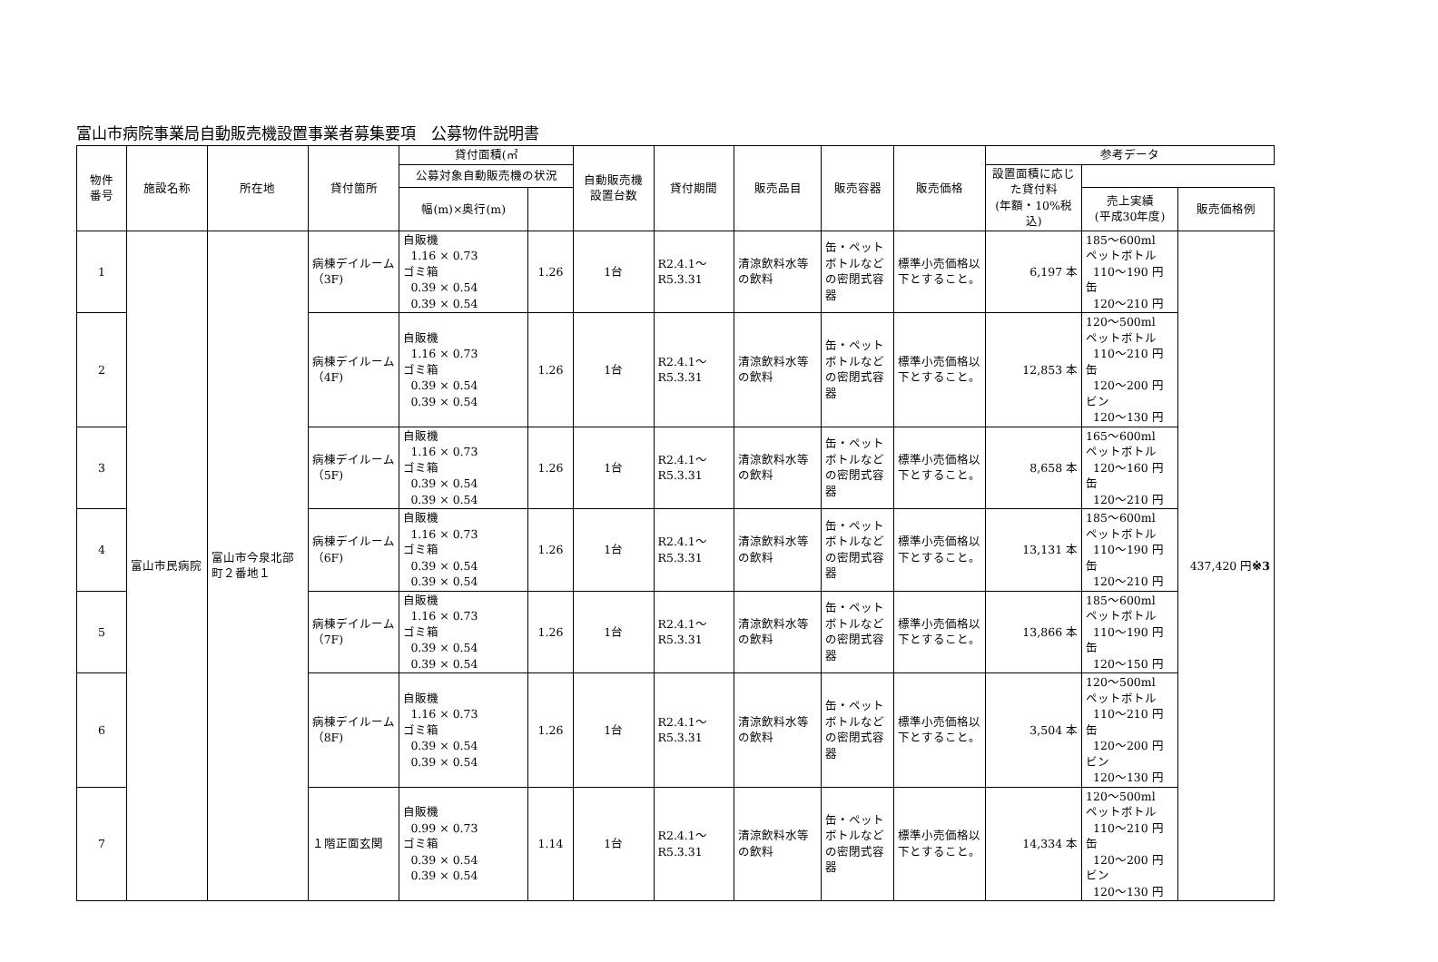富山市病院事業局自動販売機設置事業者募集要項　公募物件説明書
| 物件 番号 | 施設名称 | 所在地 | 貸付箇所 | 貸付面積(㎡ | | 自動販売機 設置台数 | 貸付期間 | 販売品目 | 販売容器 | 販売価格 | 参考データ | | |
| --- | --- | --- | --- | --- | --- | --- | --- | --- | --- | --- | --- | --- | --- |
| | | | | | | | | | | | 公募対象自動販売機の状況 | | 設置面積に応じた貸付料 (年額・10%税込) |
| | | | | 幅(m)×奥行(m) | | | | | | | 売上実績 (平成30年度) | 販売価格例 | |
| 1 | 富山市民病院 | 富山市今泉北部町２番地１ | 病棟デイルーム（3F) | 自販機 1.16 × 0.73 ゴミ箱 0.39 × 0.54 0.39 × 0.54 | 1.26 | 1台 | R2.4.1～ R5.3.31 | 清涼飲料水等の飲料 | 缶・ペットボトルなどの密閉式容器 | 標準小売価格以下とすること。 | 6,197 本 | 185～600ml ペットボトル 110～190 円 缶 120～210 円 | 437,420 円 ※3 |
| 2 | | | 病棟デイルーム（4F) | 自販機 1.16 × 0.73 ゴミ箱 0.39 × 0.54 0.39 × 0.54 | 1.26 | 1台 | R2.4.1～ R5.3.31 | 清涼飲料水等の飲料 | 缶・ペットボトルなどの密閉式容器 | 標準小売価格以下とすること。 | 12,853 本 | 120～500ml ペットボトル 110～210 円 缶 120～200 円 ビン 120～130 円 | |
| 3 | | | 病棟デイルーム（5F) | 自販機 1.16 × 0.73 ゴミ箱 0.39 × 0.54 0.39 × 0.54 | 1.26 | 1台 | R2.4.1～ R5.3.31 | 清涼飲料水等の飲料 | 缶・ペットボトルなどの密閉式容器 | 標準小売価格以下とすること。 | 8,658 本 | 165～600ml ペットボトル 120～160 円 缶 120～210 円 | |
| 4 | | | 病棟デイルーム（6F) | 自販機 1.16 × 0.73 ゴミ箱 0.39 × 0.54 0.39 × 0.54 | 1.26 | 1台 | R2.4.1～ R5.3.31 | 清涼飲料水等の飲料 | 缶・ペットボトルなどの密閉式容器 | 標準小売価格以下とすること。 | 13,131 本 | 185～600ml ペットボトル 110～190 円 缶 120～210 円 | |
| 5 | | | 病棟デイルーム（7F) | 自販機 1.16 × 0.73 ゴミ箱 0.39 × 0.54 0.39 × 0.54 | 1.26 | 1台 | R2.4.1～ R5.3.31 | 清涼飲料水等の飲料 | 缶・ペットボトルなどの密閉式容器 | 標準小売価格以下とすること。 | 13,866 本 | 185～600ml ペットボトル 110～190 円 缶 120～150 円 | |
| 6 | | | 病棟デイルーム（8F) | 自販機 1.16 × 0.73 ゴミ箱 0.39 × 0.54 0.39 × 0.54 | 1.26 | 1台 | R2.4.1～ R5.3.31 | 清涼飲料水等の飲料 | 缶・ペットボトルなどの密閉式容器 | 標準小売価格以下とすること。 | 3,504 本 | 120～500ml ペットボトル 110～210 円 缶 120～200 円 ビン 120～130 円 | |
| 7 | | | １階正面玄関 | 自販機 0.99 × 0.73 ゴミ箱 0.39 × 0.54 0.39 × 0.54 | 1.14 | 1台 | R2.4.1～ R5.3.31 | 清涼飲料水等の飲料 | 缶・ペットボトルなどの密閉式容器 | 標準小売価格以下とすること。 | 14,334 本 | 120～500ml ペットボトル 110～210 円 缶 120～200 円 ビン 120～130 円 | |